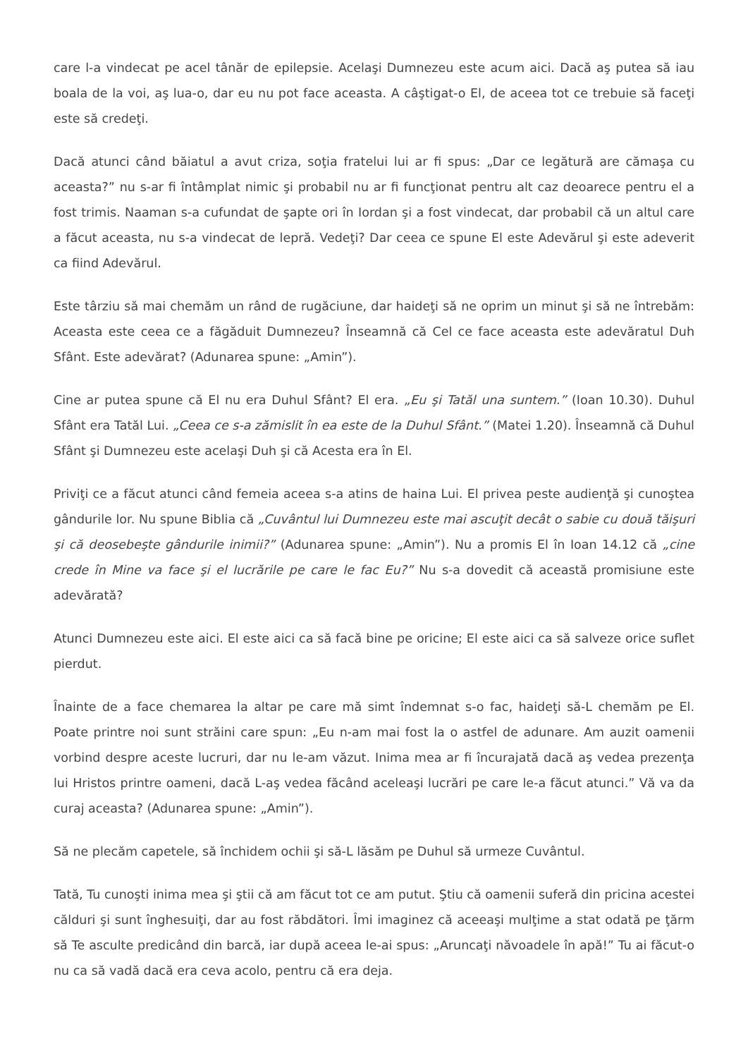care l-a vindecat pe acel tânăr de epilepsie. Acelaşi Dumnezeu este acum aici. Dacă aş putea să iau boala de la voi, aş lua-o, dar eu nu pot face aceasta. A câştigat-o El, de aceea tot ce trebuie să faceţi este să credeţi.
Dacă atunci când băiatul a avut criza, soţia fratelui lui ar fi spus: „Dar ce legătură are cămaşa cu aceasta?” nu s-ar fi întâmplat nimic şi probabil nu ar fi funcţionat pentru alt caz deoarece pentru el a fost trimis. Naaman s-a cufundat de şapte ori în Iordan şi a fost vindecat, dar probabil că un altul care a făcut aceasta, nu s-a vindecat de lepră. Vedeţi? Dar ceea ce spune El este Adevărul şi este adeverit ca fiind Adevărul.
Este târziu să mai chemăm un rând de rugăciune, dar haideţi să ne oprim un minut şi să ne întrebăm: Aceasta este ceea ce a făgăduit Dumnezeu? Înseamnă că Cel ce face aceasta este adevăratul Duh Sfânt. Este adevărat? (Adunarea spune: „Amin”).
Cine ar putea spune că El nu era Duhul Sfânt? El era. „Eu şi Tatăl una suntem.” (Ioan 10.30). Duhul Sfânt era Tatăl Lui. „Ceea ce s-a zămislit în ea este de la Duhul Sfânt.” (Matei 1.20). Înseamnă că Duhul Sfânt şi Dumnezeu este acelaşi Duh şi că Acesta era în El.
Priviţi ce a făcut atunci când femeia aceea s-a atins de haina Lui. El privea peste audienţă şi cunoştea gândurile lor. Nu spune Biblia că „Cuvântul lui Dumnezeu este mai ascuţit decât o sabie cu două tăişuri şi că deosebeşte gândurile inimii?” (Adunarea spune: „Amin”). Nu a promis El în Ioan 14.12 că „cine crede în Mine va face şi el lucrările pe care le fac Eu?” Nu s-a dovedit că această promisiune este adevărată?
Atunci Dumnezeu este aici. El este aici ca să facă bine pe oricine; El este aici ca să salveze orice suflet pierdut.
Înainte de a face chemarea la altar pe care mă simt îndemnat s-o fac, haideţi să-L chemăm pe El. Poate printre noi sunt străini care spun: „Eu n-am mai fost la o astfel de adunare. Am auzit oamenii vorbind despre aceste lucruri, dar nu le-am văzut. Inima mea ar fi încurajată dacă aş vedea prezenţa lui Hristos printre oameni, dacă L-aş vedea făcând aceleaşi lucrări pe care le-a făcut atunci.” Vă va da curaj aceasta? (Adunarea spune: „Amin”).
Să ne plecăm capetele, să închidem ochii şi să-L lăsăm pe Duhul să urmeze Cuvântul.
Tată, Tu cunoşti inima mea şi ştii că am făcut tot ce am putut. Ştiu că oamenii suferă din pricina acestei călduri şi sunt înghesuiţi, dar au fost răbdători. Îmi imaginez că aceeaşi mulţime a stat odată pe ţărm să Te asculte predicând din barcă, iar după aceea le-ai spus: „Aruncaţi năvoadele în apă!” Tu ai făcut-o nu ca să vadă dacă era ceva acolo, pentru că era deja.